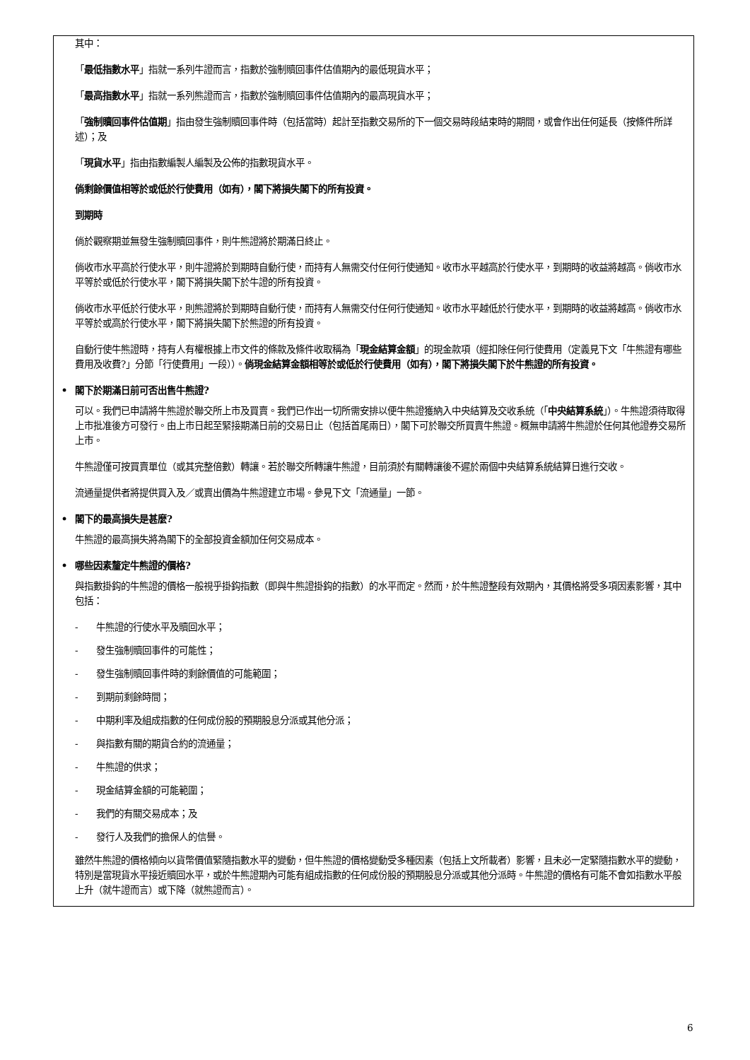其中：
「最低指數水平」指就一系列牛證而言，指數於強制贖回事件估值期內的最低現貨水平；
「最高指數水平」指就一系列熊證而言，指數於強制贖回事件估值期內的最高現貨水平；
「強制贖回事件估值期」指由發生強制贖回事件時（包括當時）起計至指數交易所的下一個交易時段結束時的期間，或會作出任何延長（按條件所詳述）；及
「現貨水平」指由指數編製人編製及公佈的指數現貨水平。
倘剩餘價值相等於或低於行使費用（如有），閣下將損失閣下的所有投資。
到期時
倘於觀察期並無發生強制贖回事件，則牛熊證將於期滿日終止。
倘收市水平高於行使水平，則牛證將於到期時自動行使，而持有人無需交付任何行使通知。收市水平越高於行使水平，到期時的收益將越高。倘收市水平等於或低於行使水平，閣下將損失閣下於牛證的所有投資。
倘收市水平低於行使水平，則熊證將於到期時自動行使，而持有人無需交付任何行使通知。收市水平越低於行使水平，到期時的收益將越高。倘收市水平等於或高於行使水平，閣下將損失閣下於熊證的所有投資。
自動行使牛熊證時，持有人有權根據上市文件的條款及條件收取稱為「現金結算金額」的現金款項（經扣除任何行使費用（定義見下文「牛熊證有哪些費用及收費?」分節「行使費用」一段））。倘現金結算金額相等於或低於行使費用（如有），閣下將損失閣下於牛熊證的所有投資。
• 閣下於期滿日前可否出售牛熊證?
可以。我們已申請將牛熊證於聯交所上市及買賣。我們已作出一切所需安排以便牛熊證獲納入中央結算及交收系統（「中央結算系統」）。牛熊證須待取得上市批准後方可發行。由上市日起至緊接期滿日前的交易日止（包括首尾兩日），閣下可於聯交所買賣牛熊證。概無申請將牛熊證於任何其他證券交易所上市。
牛熊證僅可按買賣單位（或其完整倍數）轉讓。若於聯交所轉讓牛熊證，目前須於有關轉讓後不遲於兩個中央結算系統結算日進行交收。
流通量提供者將提供買入及／或賣出價為牛熊證建立市場。參見下文「流通量」一節。
• 閣下的最高損失是甚麼?
牛熊證的最高損失將為閣下的全部投資金額加任何交易成本。
• 哪些因素釐定牛熊證的價格?
與指數掛鈎的牛熊證的價格一般視乎掛鈎指數（即與牛熊證掛鈎的指數）的水平而定。然而，於牛熊證整段有效期內，其價格將受多項因素影響，其中包括：
- 牛熊證的行使水平及贖回水平；
- 發生強制贖回事件的可能性；
- 發生強制贖回事件時的剩餘價值的可能範圍；
- 到期前剩餘時間；
- 中期利率及組成指數的任何成份股的預期股息分派或其他分派；
- 與指數有關的期貨合約的流通量；
- 牛熊證的供求；
- 現金結算金額的可能範圍；
- 我們的有關交易成本；及
- 發行人及我們的擔保人的信譽。
雖然牛熊證的價格傾向以貨幣價值緊隨指數水平的變動，但牛熊證的價格變動受多種因素（包括上文所載者）影響，且未必一定緊隨指數水平的變動，特別是當現貨水平接近贖回水平，或於牛熊證期內可能有組成指數的任何成份股的預期股息分派或其他分派時。牛熊證的價格有可能不會如指數水平般上升（就牛證而言）或下降（就熊證而言）。
6